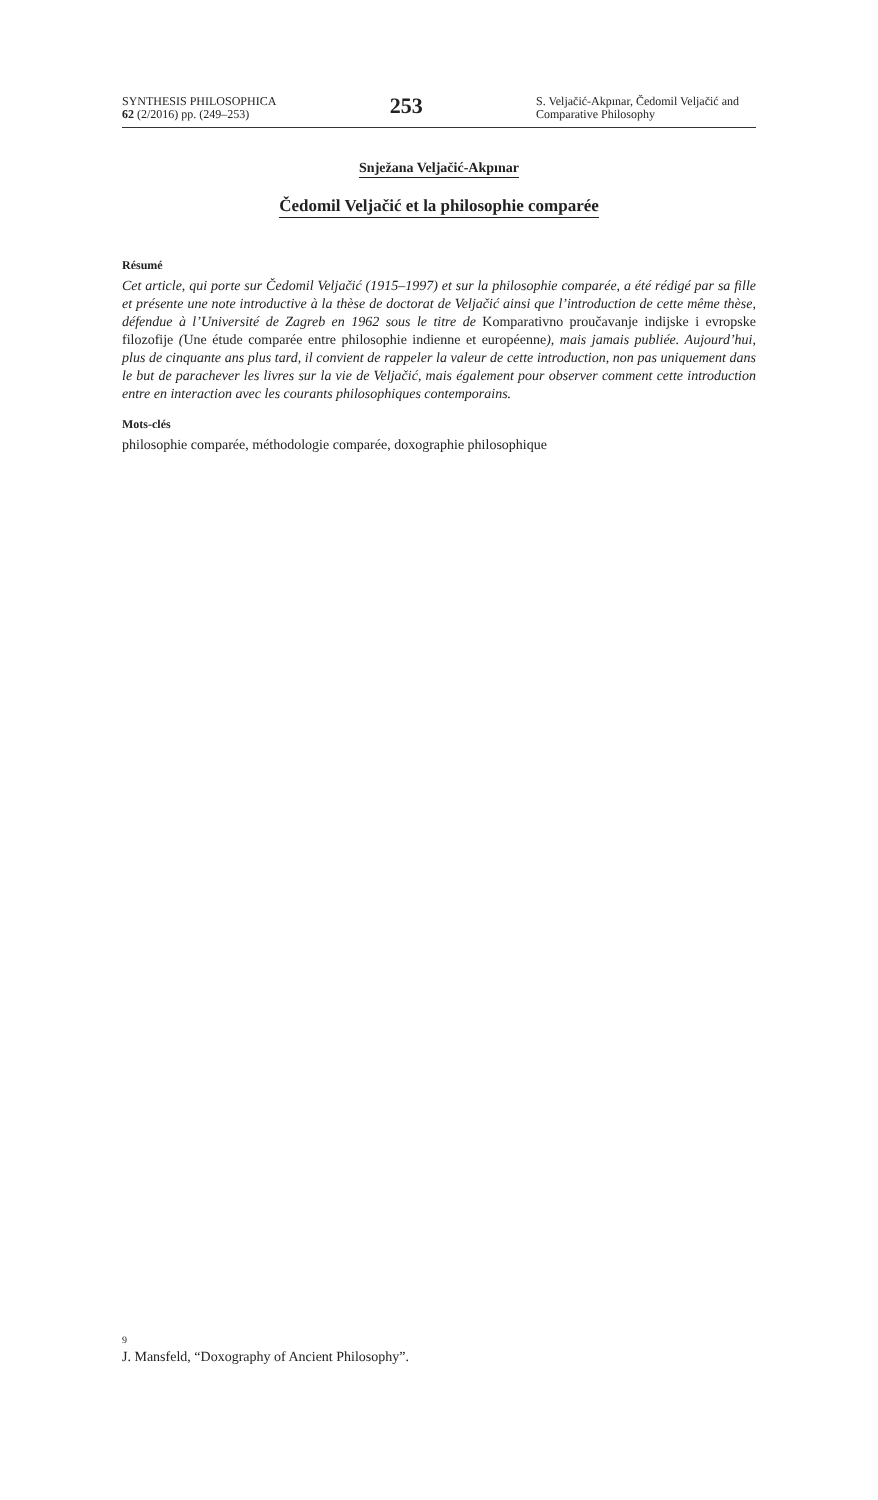SYNTHESIS PHILOSOPHICA
62 (2/2016) pp. (249–253)
253
S. Veljačić-Akpınar, Čedomil Veljačić and Comparative Philosophy
Snježana Veljačić-Akpınar
Čedomil Veljačić et la philosophie comparée
Résumé
Cet article, qui porte sur Čedomil Veljačić (1915–1997) et sur la philosophie comparée, a été rédigé par sa fille et présente une note introductive à la thèse de doctorat de Veljačić ainsi que l’introduction de cette même thèse, défendue à l’Université de Zagreb en 1962 sous le titre de Komparativno proučavanje indijske i evropske filozofije (Une étude comparée entre philosophie indienne et européenne), mais jamais publiée. Aujourd’hui, plus de cinquante ans plus tard, il convient de rappeler la valeur de cette introduction, non pas uniquement dans le but de parachever les livres sur la vie de Veljačić, mais également pour observer comment cette introduction entre en interaction avec les courants philosophiques contemporains.
Mots-clés
philosophie comparée, méthodologie comparée, doxographie philosophique
9
J. Mansfeld, “Doxography of Ancient Philosophy”.